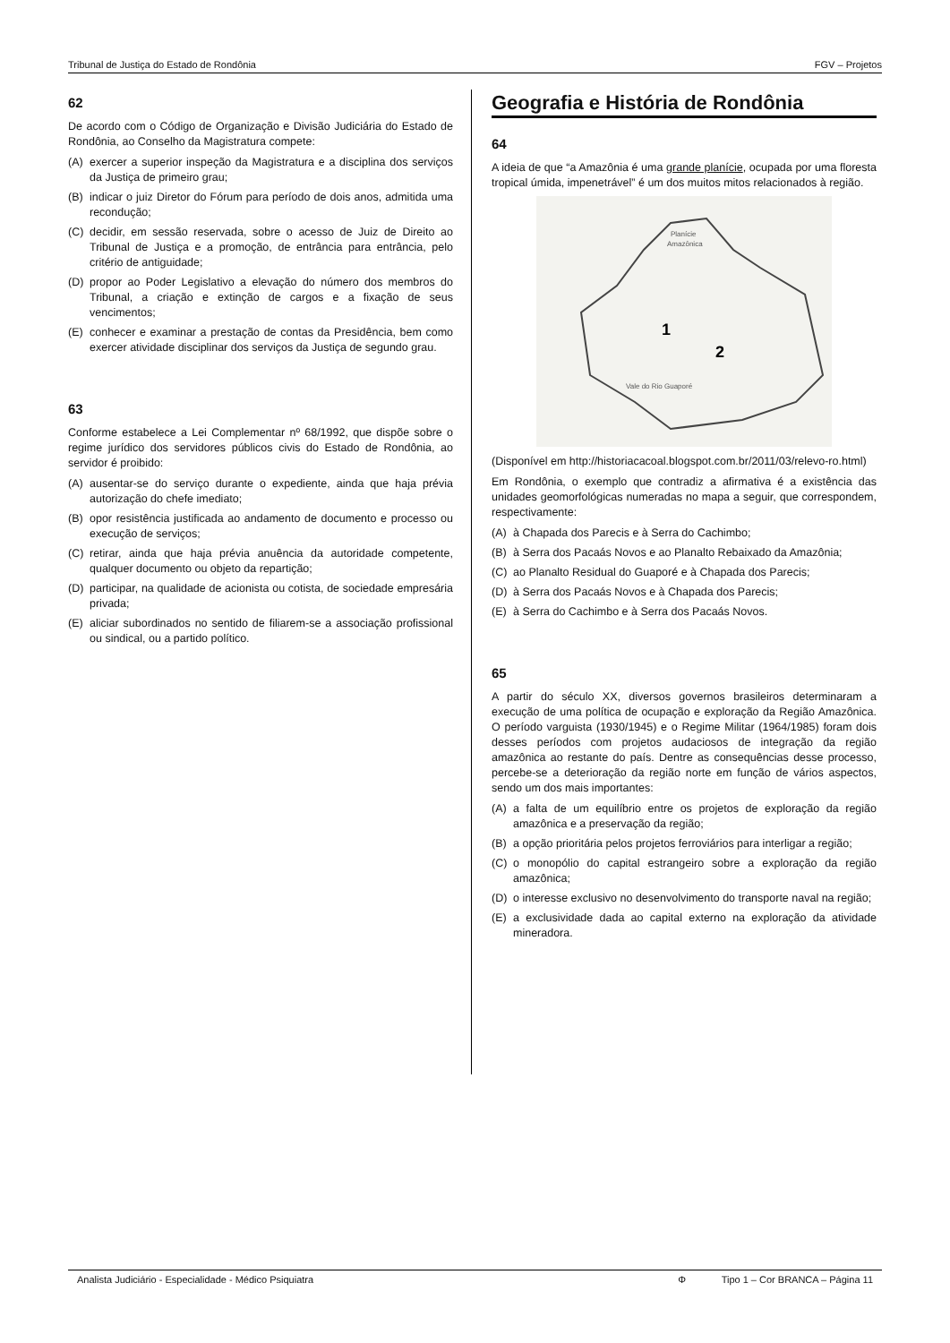Tribunal de Justiça do Estado de Rondônia FGV – Projetos
62
De acordo com o Código de Organização e Divisão Judiciária do Estado de Rondônia, ao Conselho da Magistratura compete:
(A) exercer a superior inspeção da Magistratura e a disciplina dos serviços da Justiça de primeiro grau;
(B) indicar o juiz Diretor do Fórum para período de dois anos, admitida uma recondução;
(C) decidir, em sessão reservada, sobre o acesso de Juiz de Direito ao Tribunal de Justiça e a promoção, de entrância para entrância, pelo critério de antiguidade;
(D) propor ao Poder Legislativo a elevação do número dos membros do Tribunal, a criação e extinção de cargos e a fixação de seus vencimentos;
(E) conhecer e examinar a prestação de contas da Presidência, bem como exercer atividade disciplinar dos serviços da Justiça de segundo grau.
63
Conforme estabelece a Lei Complementar nº 68/1992, que dispõe sobre o regime jurídico dos servidores públicos civis do Estado de Rondônia, ao servidor é proibido:
(A) ausentar-se do serviço durante o expediente, ainda que haja prévia autorização do chefe imediato;
(B) opor resistência justificada ao andamento de documento e processo ou execução de serviços;
(C) retirar, ainda que haja prévia anuência da autoridade competente, qualquer documento ou objeto da repartição;
(D) participar, na qualidade de acionista ou cotista, de sociedade empresária privada;
(E) aliciar subordinados no sentido de filiarem-se a associação profissional ou sindical, ou a partido político.
Geografia e História de Rondônia
64
A ideia de que “a Amazônia é uma grande planície, ocupada por uma floresta tropical úmida, impenetrável” é um dos muitos mitos relacionados à região.
Planície
Amazônica
1
2
Vale do Rio Guaporé
(Disponível em http://historiacacoal.blogspot.com.br/2011/03/relevo-ro.html)
Em Rondônia, o exemplo que contradiz a afirmativa é a existência das unidades geomorfológicas numeradas no mapa a seguir, que correspondem, respectivamente:
(A) à Chapada dos Parecis e à Serra do Cachimbo;
(B) à Serra dos Pacaás Novos e ao Planalto Rebaixado da Amazônia;
(C) ao Planalto Residual do Guaporé e à Chapada dos Parecis;
(D) à Serra dos Pacaás Novos e à Chapada dos Parecis;
(E) à Serra do Cachimbo e à Serra dos Pacaás Novos.
65
A partir do século XX, diversos governos brasileiros determinaram a execução de uma política de ocupação e exploração da Região Amazônica. O período varguista (1930/1945) e o Regime Militar (1964/1985) foram dois desses períodos com projetos audaciosos de integração da região amazônica ao restante do país. Dentre as consequências desse processo, percebe-se a deterioração da região norte em função de vários aspectos, sendo um dos mais importantes:
(A) a falta de um equilíbrio entre os projetos de exploração da região amazônica e a preservação da região;
(B) a opção prioritária pelos projetos ferroviários para interligar a região;
(C) o monopólio do capital estrangeiro sobre a exploração da região amazônica;
(D) o interesse exclusivo no desenvolvimento do transporte naval na região;
(E) a exclusividade dada ao capital externo na exploração da atividade mineradora.
Analista Judiciário - Especialidade - Médico Psiquiatra Φ Tipo 1 – Cor BRANCA – Página 11